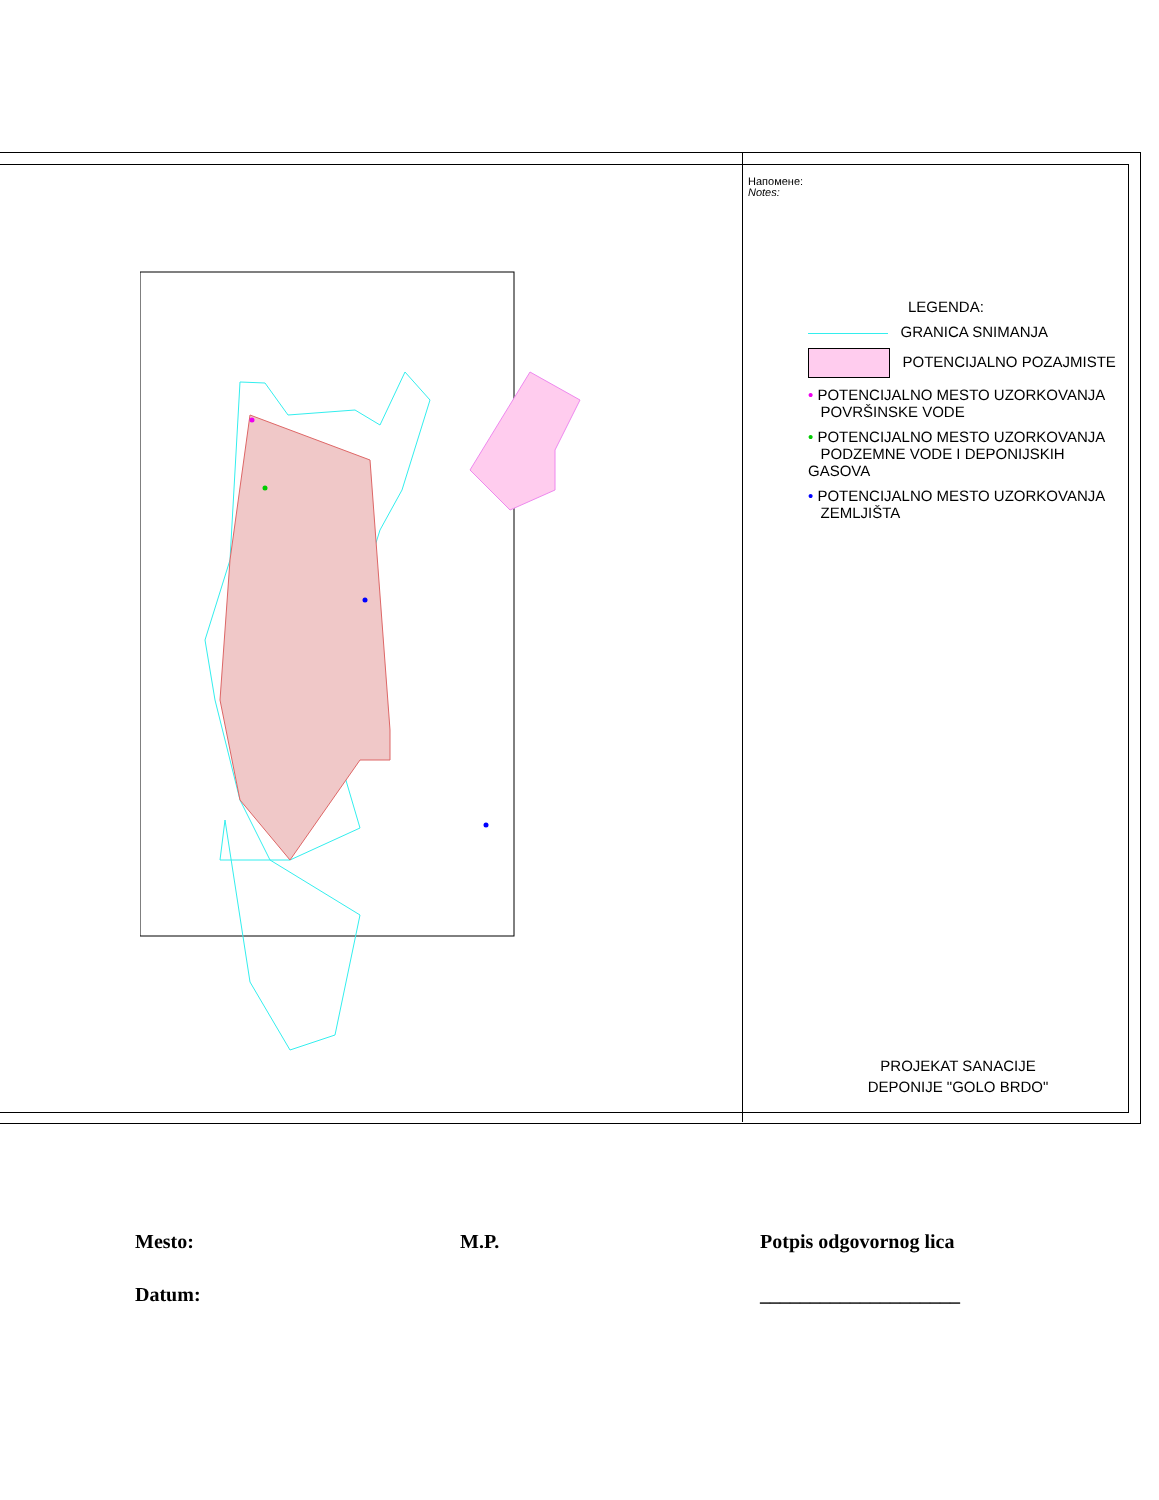Напомене:
Notes:
LEGENDA:
GRANICA SNIMANJA
POTENCIJALNO POZAJMISTE
• POTENCIJALNO MESTO UZORKOVANJA
POVRŠINSKE VODE
• POTENCIJALNO MESTO UZORKOVANJA
PODZEMNE VODE I DEPONIJSKIH GASOVA
• POTENCIJALNO MESTO UZORKOVANJA
ZEMLJIŠTA
PROJEKAT SANACIJE
DEPONIJE "GOLO BRDO"
Mesto:
M.P.
Potpis odgovornog lica
Datum:
____________________